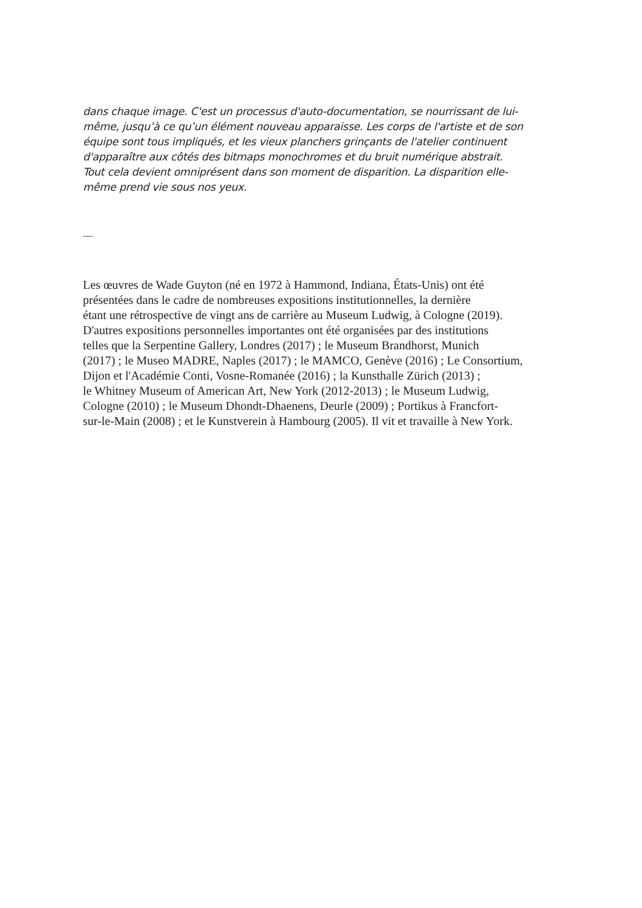dans chaque image. C'est un processus d'auto-documentation, se nourrissant de lui-
même, jusqu’à ce qu’un élément nouveau apparaisse. Les corps de l'artiste et de son
équipe sont tous impliqués, et les vieux planchers grinçants de l'atelier continuent
d'apparaître aux côtés des bitmaps monochromes et du bruit numérique abstrait.
Tout cela devient omniprésent dans son moment de disparition. La disparition elle-
même prend vie sous nos yeux.
—
Les œuvres de Wade Guyton (né en 1972 à Hammond, Indiana, États-Unis) ont été
présentées dans le cadre de nombreuses expositions institutionnelles, la dernière
étant une rétrospective de vingt ans de carrière au Museum Ludwig, à Cologne (2019).
D'autres expositions personnelles importantes ont été organisées par des institutions
telles que la Serpentine Gallery, Londres (2017) ; le Museum Brandhorst, Munich
(2017) ; le Museo MADRE, Naples (2017) ; le MAMCO, Genève (2016) ; Le Consortium,
Dijon et l'Académie Conti, Vosne-Romanée (2016) ; la Kunsthalle Zürich (2013) ;
le Whitney Museum of American Art, New York (2012-2013) ; le Museum Ludwig,
Cologne (2010) ; le Museum Dhondt-Dhaenens, Deurle (2009) ; Portikus à Francfort-
sur-le-Main (2008) ; et le Kunstverein à Hambourg (2005). Il vit et travaille à New York.